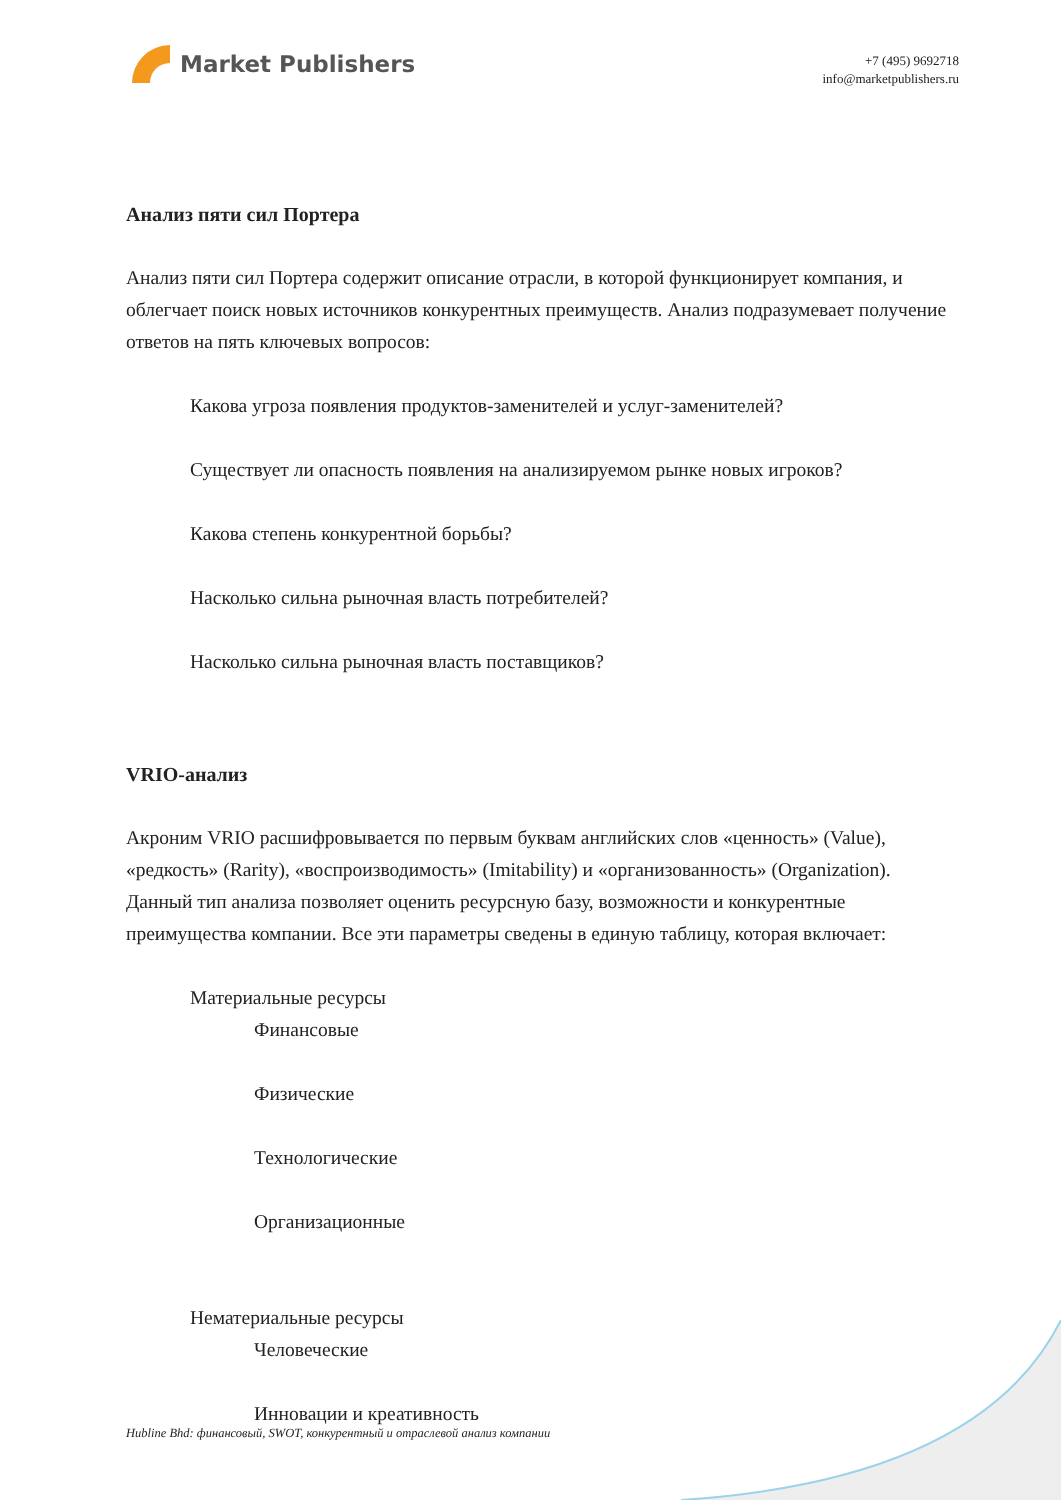Market Publishers
+7 (495) 9692718
info@marketpublishers.ru
Анализ пяти сил Портера
Анализ пяти сил Портера содержит описание отрасли, в которой функционирует компания, и облегчает поиск новых источников конкурентных преимуществ. Анализ подразумевает получение ответов на пять ключевых вопросов:
Какова угроза появления продуктов-заменителей и услуг-заменителей?
Существует ли опасность появления на анализируемом рынке новых игроков?
Какова степень конкурентной борьбы?
Насколько сильна рыночная власть потребителей?
Насколько сильна рыночная власть поставщиков?
VRIO-анализ
Акроним VRIO расшифровывается по первым буквам английских слов «ценность» (Value), «редкость» (Rarity), «воспроизводимость» (Imitability) и «организованность» (Organization). Данный тип анализа позволяет оценить ресурсную базу, возможности и конкурентные преимущества компании. Все эти параметры сведены в единую таблицу, которая включает:
Материальные ресурсы
Финансовые
Физические
Технологические
Организационные
Нематериальные ресурсы
Человеческие
Инновации и креативность
Hubline Bhd: финансовый, SWOT, конкурентный и отраслевой анализ компании